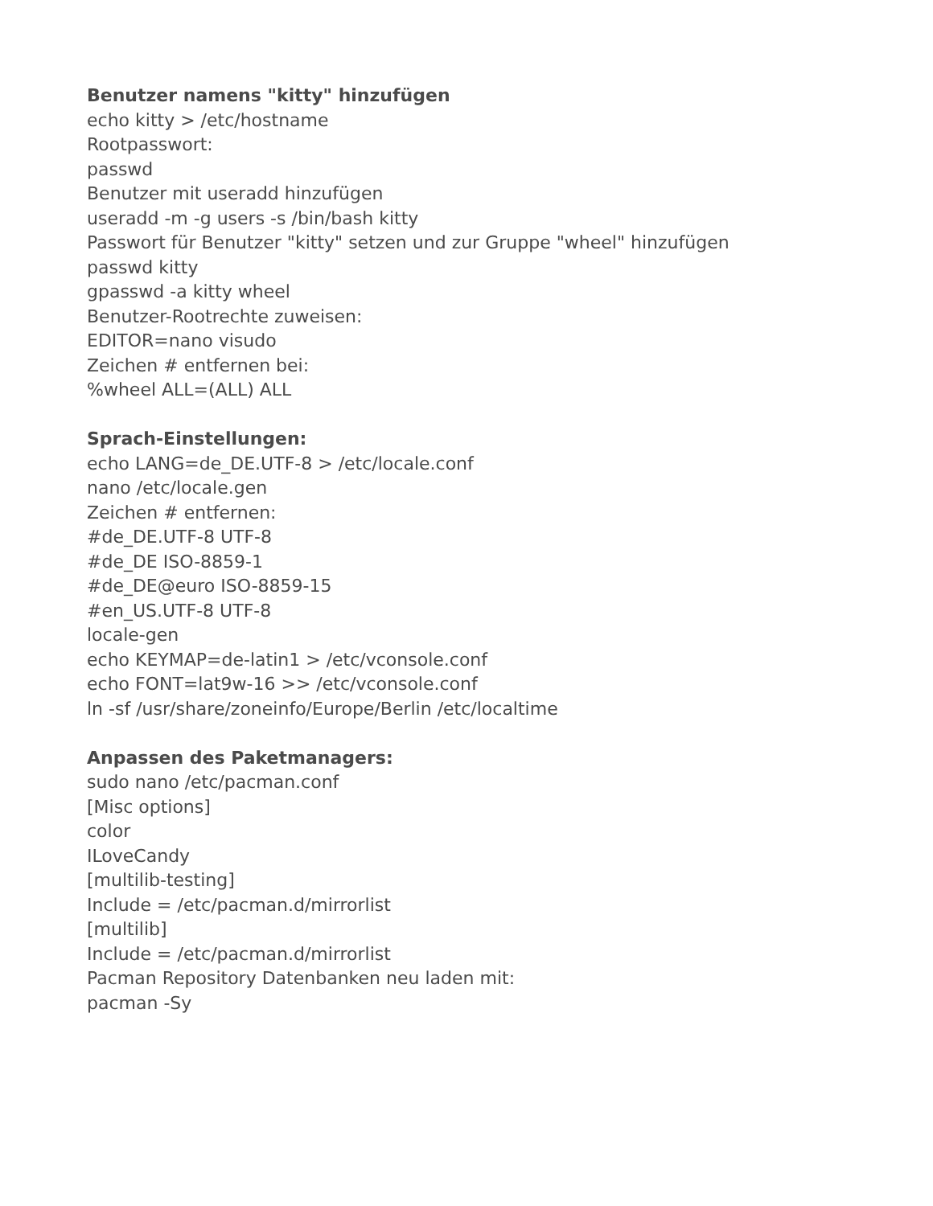Benutzer namens "kitty" hinzufügen
echo kitty > /etc/hostname
Rootpasswort:
passwd
Benutzer mit useradd hinzufügen
useradd -m -g users -s /bin/bash kitty
Passwort für Benutzer "kitty" setzen und zur Gruppe "wheel" hinzufügen
passwd kitty
gpasswd -a kitty wheel
Benutzer-Rootrechte zuweisen:
EDITOR=nano visudo
Zeichen # entfernen bei:
%wheel ALL=(ALL) ALL
Sprach-Einstellungen:
echo LANG=de_DE.UTF-8 > /etc/locale.conf
nano /etc/locale.gen
Zeichen # entfernen:
#de_DE.UTF-8 UTF-8
#de_DE ISO-8859-1
#de_DE@euro ISO-8859-15
#en_US.UTF-8 UTF-8
locale-gen
echo KEYMAP=de-latin1 > /etc/vconsole.conf
echo FONT=lat9w-16 >> /etc/vconsole.conf
ln -sf /usr/share/zoneinfo/Europe/Berlin /etc/localtime
Anpassen des Paketmanagers:
sudo nano /etc/pacman.conf
[Misc options]
color
ILoveCandy
[multilib-testing]
Include = /etc/pacman.d/mirrorlist
[multilib]
Include = /etc/pacman.d/mirrorlist
Pacman Repository Datenbanken neu laden mit:
pacman -Sy